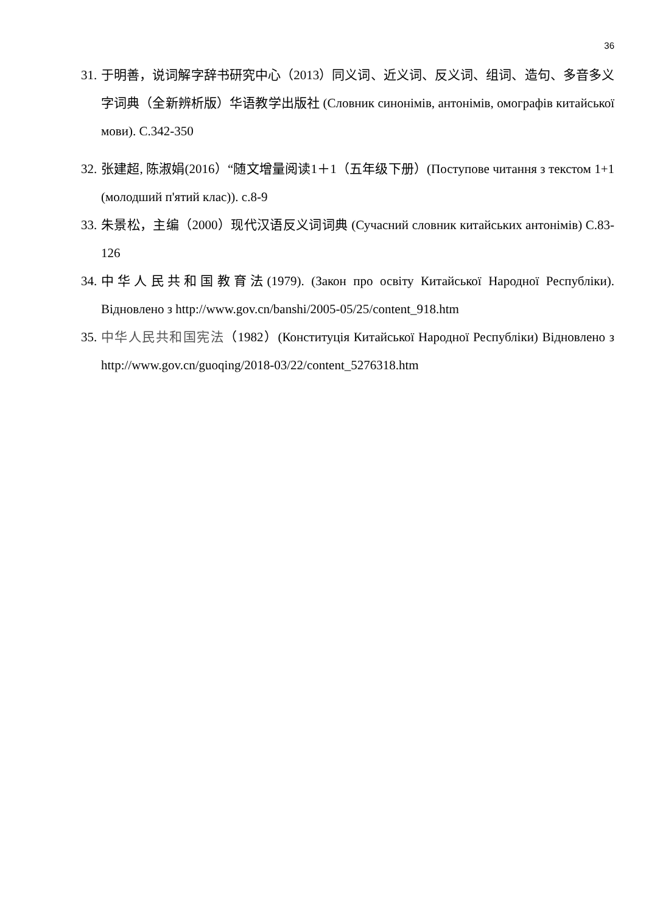36
31. 于明善，说词解字辞书研究中心（2013）同义词、近义词、反义词、组词、造句、多音多义字词典（全新辨析版）华语教学出版社 (Словник синонімів, антонімів, омографів китайської мови). С.342-350
32. 张建超, 陈淑娟(2016）“随文增量阅读1＋1（五年级下册）(Поступове читання з текстом 1+1 (молодший п'ятий клас)). с.8-9
33. 朱景松，主编（2000）现代汉语反义词词典 (Сучасний словник китайських антонімів) С.83-126
34. 中华人民共和国教育法(1979). (Закон про освіту Китайської Народної Республіки). Відновлено з http://www.gov.cn/banshi/2005-05/25/content_918.htm
35. 中华人民共和国宪法（1982）(Конституція Китайської Народної Республіки) Відновлено з http://www.gov.cn/guoqing/2018-03/22/content_5276318.htm